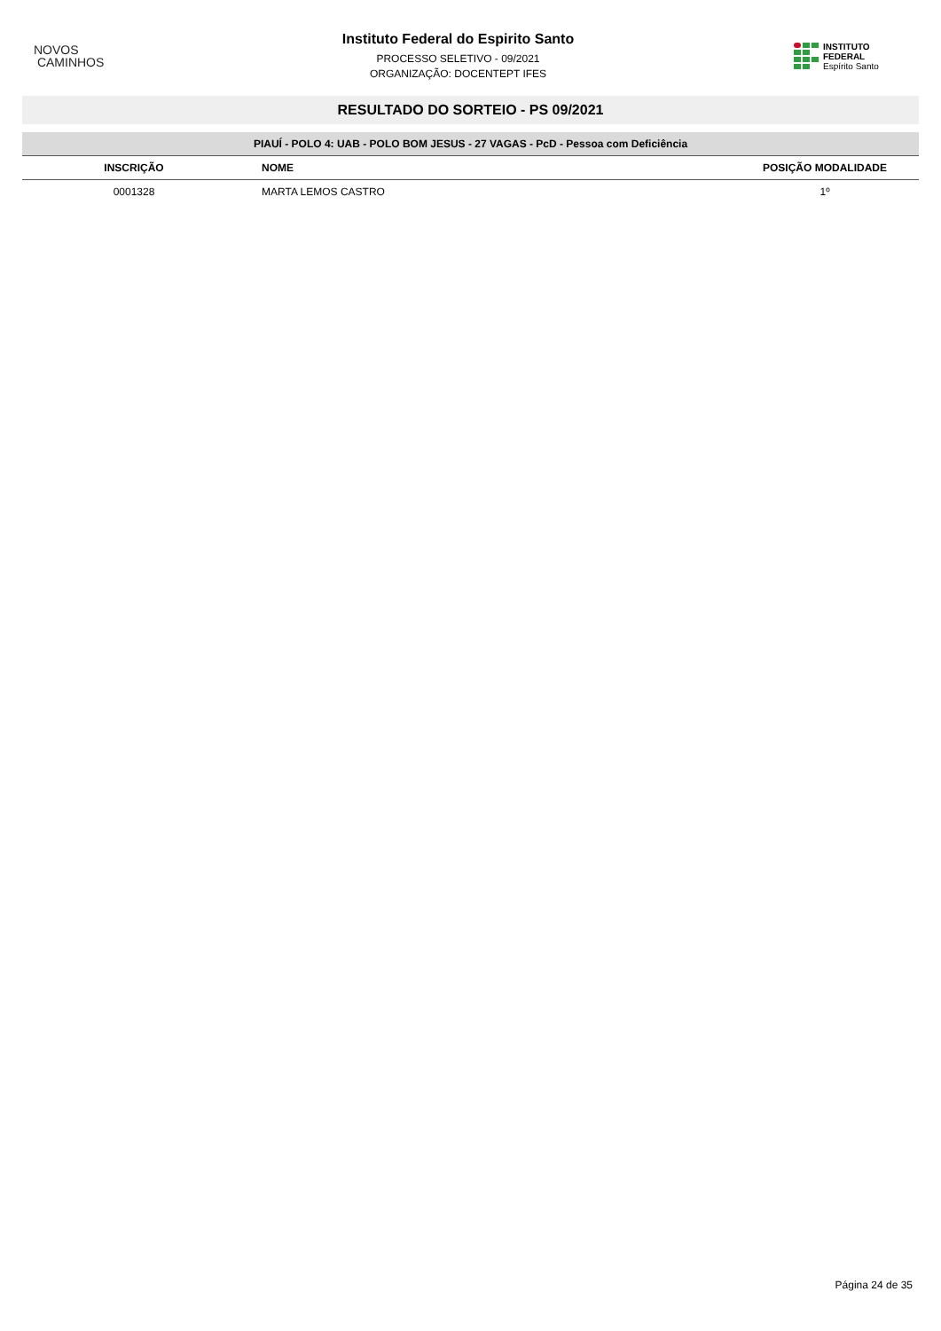NOVOS
CAMINHOS
Instituto Federal do Espirito Santo
PROCESSO SELETIVO - 09/2021
ORGANIZAÇÃO: DOCENTEPT IFES
INSTITUTO FEDERAL
Espírito Santo
RESULTADO DO SORTEIO - PS 09/2021
| PIAUÍ - POLO 4: UAB - POLO BOM JESUS - 27 VAGAS - PcD - Pessoa com Deficiência | | |
| INSCRIÇÃO | NOME | POSIÇÃO MODALIDADE |
| 0001328 | MARTA LEMOS CASTRO | 1º |
Página 24 de 35